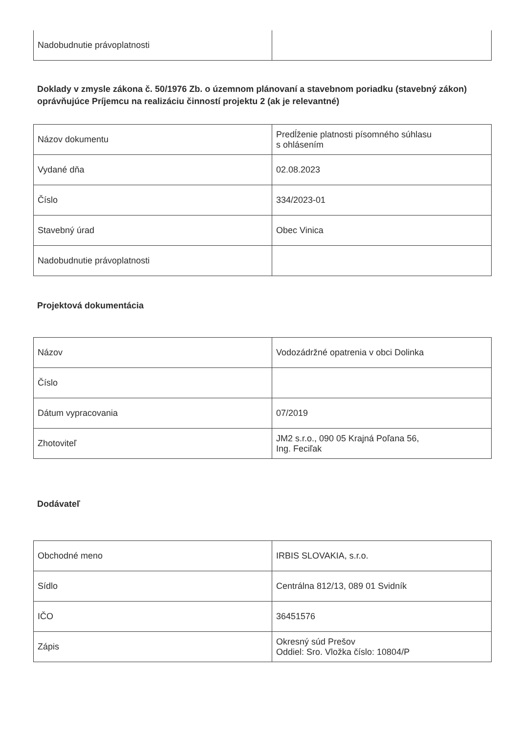| Nadobudnutie právoplatnosti | |
Doklady v zmysle zákona č. 50/1976 Zb. o územnom plánovaní a stavebnom poriadku (stavebný zákon) oprávňujúce Príjemcu na realizáciu činností projektu 2 (ak je relevantné)
| Názov dokumentu | Predĺženie platnosti písomného súhlasu s ohlásením |
| Vydané dňa | 02.08.2023 |
| Číslo | 334/2023-01 |
| Stavebný úrad | Obec Vinica |
| Nadobudnutie právoplatnosti | |
Projektová dokumentácia
| Názov | Vodozádržné opatrenia v obci Dolinka |
| Číslo | |
| Dátum vypracovania | 07/2019 |
| Zhotoviteľ | JM2 s.r.o., 090 05 Krajná Poľana 56, Ing. Feciľak |
Dodávateľ
| Obchodné meno | IRBIS SLOVAKIA, s.r.o. |
| Sídlo | Centrálna 812/13, 089 01 Svidník |
| IČO | 36451576 |
| Zápis | Okresný súd Prešov Oddiel: Sro. Vložka číslo: 10804/P |